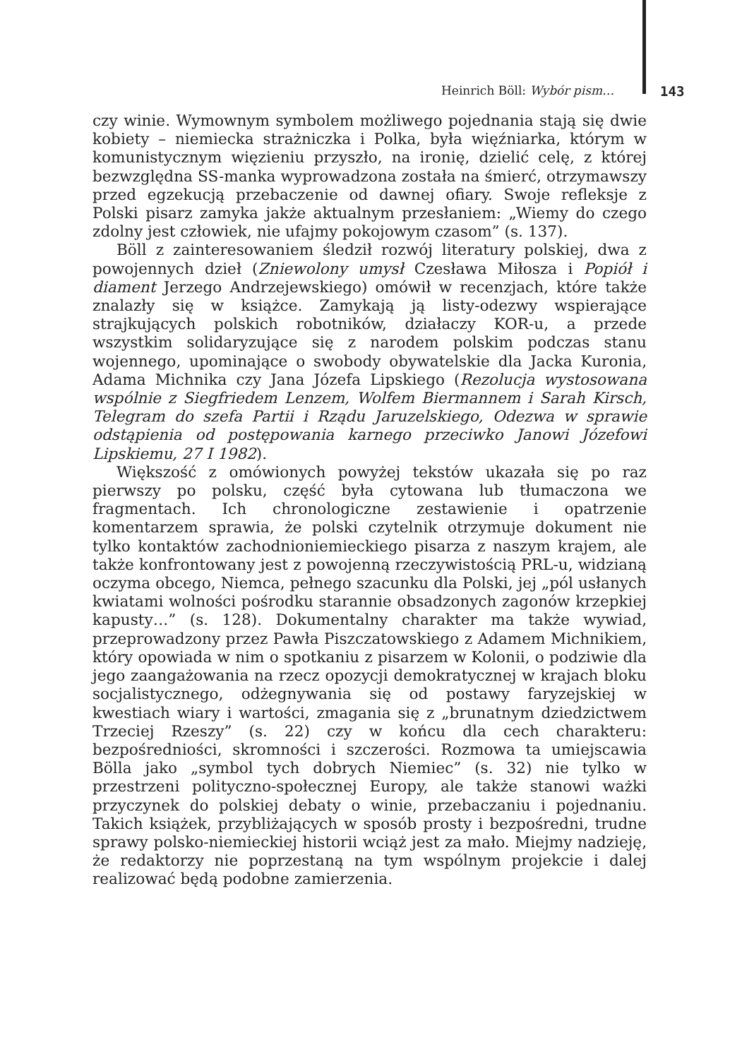Heinrich Böll: Wybór pism… 143
czy winie. Wymownym symbolem możliwego pojednania stają się dwie kobiety – niemiecka strażniczka i Polka, była więźniarka, którym w komunistycznym więzieniu przyszło, na ironię, dzielić celę, z której bezwzględna SS-manka wyprowadzona została na śmierć, otrzymawszy przed egzekucją przebaczenie od dawnej ofiary. Swoje refleksje z Polski pisarz zamyka jakże aktualnym przesłaniem: „Wiemy do czego zdolny jest człowiek, nie ufajmy pokojowym czasom” (s. 137).
Böll z zainteresowaniem śledził rozwój literatury polskiej, dwa z powojennych dzieł (Zniewolony umysł Czesława Miłosza i Popiół i diament Jerzego Andrzejewskiego) omówił w recenzjach, które także znalazły się w książce. Zamykają ją listy-odezwy wspierające strajkujących polskich robotników, działaczy KOR-u, a przede wszystkim solidaryzujące się z narodem polskim podczas stanu wojennego, upominające o swobody obywatelskie dla Jacka Kuronia, Adama Michnika czy Jana Józefa Lipskiego (Rezolucja wystosowana wspólnie z Siegfriedem Lenzem, Wolfem Biermannem i Sarah Kirsch, Telegram do szefa Partii i Rządu Jaruzelskiego, Odezwa w sprawie odstąpienia od postępowania karnego przeciwko Janowi Józefowi Lipskiemu, 27 I 1982).
Większość z omówionych powyżej tekstów ukazała się po raz pierwszy po polsku, część była cytowana lub tłumaczona we fragmentach. Ich chronologiczne zestawienie i opatrzenie komentarzem sprawia, że polski czytelnik otrzymuje dokument nie tylko kontaktów zachodnioniemieckiego pisarza z naszym krajem, ale także konfrontowany jest z powojenną rzeczywistością PRL-u, widzianą oczyma obcego, Niemca, pełnego szacunku dla Polski, jej „pól usłanych kwiatami wolności pośrodku starannie obsadzonych zagonów krzepkiej kapusty…” (s. 128). Dokumentalny charakter ma także wywiad, przeprowadzony przez Pawła Piszczatowskiego z Adamem Michnikiem, który opowiada w nim o spotkaniu z pisarzem w Kolonii, o podziwie dla jego zaangażowania na rzecz opozycji demokratycznej w krajach bloku socjalistycznego, odżegnywania się od postawy faryzejskiej w kwestiach wiary i wartości, zmagania się z „brunatnym dziedzictwem Trzeciej Rzeszy” (s. 22) czy w końcu dla cech charakteru: bezpośredniości, skromności i szczerości. Rozmowa ta umiejscawia Bölla jako „symbol tych dobrych Niemiec” (s. 32) nie tylko w przestrzeni polityczno-społecznej Europy, ale także stanowi ważki przyczynek do polskiej debaty o winie, przebaczaniu i pojednaniu. Takich książek, przybliżających w sposób prosty i bezpośredni, trudne sprawy polsko-niemieckiej historii wciąż jest za mało. Miejmy nadzieję, że redaktorzy nie poprzestaną na tym wspólnym projekcie i dalej realizować będą podobne zamierzenia.